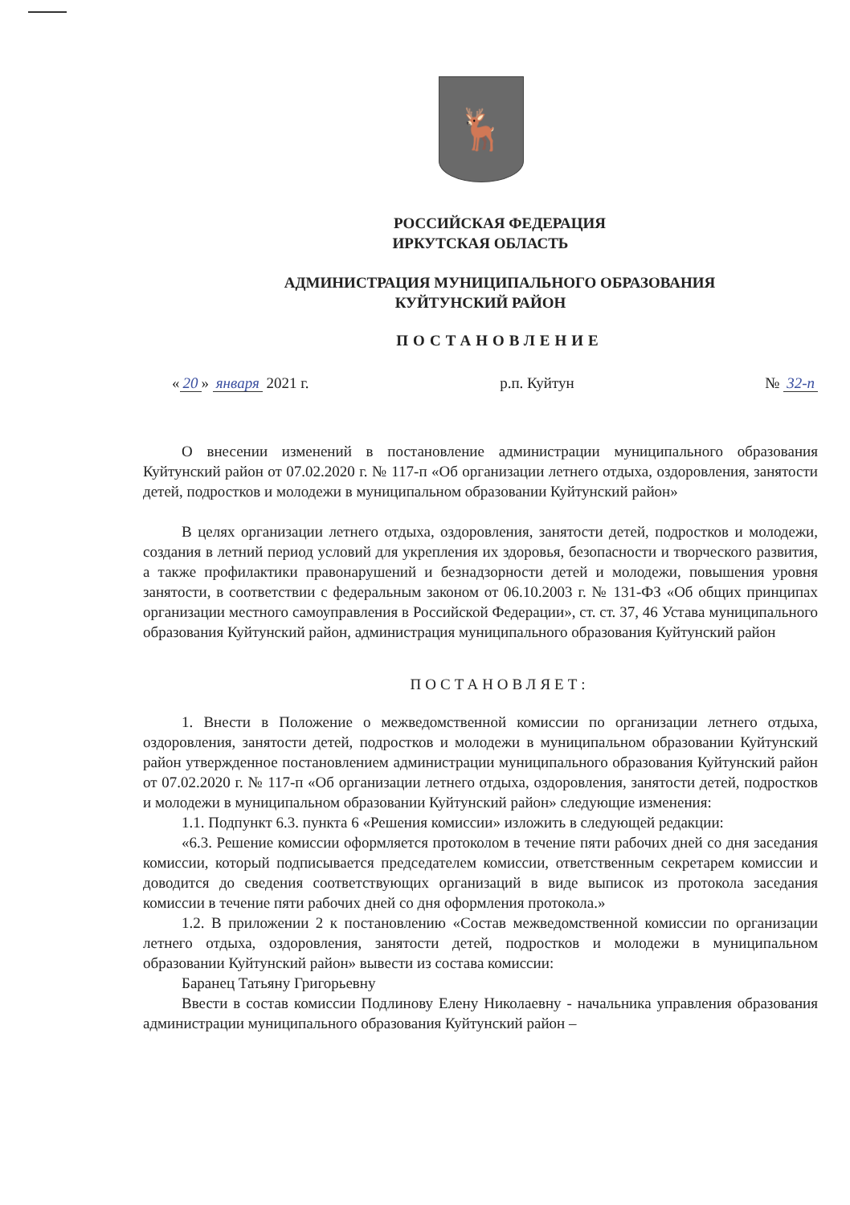🦌
РОССИЙСКАЯ ФЕДЕРАЦИЯ
ИРКУТСКАЯ ОБЛАСТЬ
АДМИНИСТРАЦИЯ МУНИЦИПАЛЬНОГО ОБРАЗОВАНИЯ
КУЙТУНСКИЙ РАЙОН
ПОСТАНОВЛЕНИЕ
« 20 » января 2021 г. р.п. Куйтун № 32-п
О внесении изменений в постановление администрации муниципального образования Куйтунский район от 07.02.2020 г. № 117-п «Об организации летнего отдыха, оздоровления, занятости детей, подростков и молодежи в муниципальном образовании Куйтунский район»
В целях организации летнего отдыха, оздоровления, занятости детей, подростков и молодежи, создания в летний период условий для укрепления их здоровья, безопасности и творческого развития, а также профилактики правонарушений и безнадзорности детей и молодежи, повышения уровня занятости, в соответствии с федеральным законом от 06.10.2003 г. № 131-ФЗ «Об общих принципах организации местного самоуправления в Российской Федерации», ст. ст. 37, 46 Устава муниципального образования Куйтунский район, администрация муниципального образования Куйтунский район
ПОСТАНОВЛЯЕТ:
1. Внести в Положение о межведомственной комиссии по организации летнего отдыха, оздоровления, занятости детей, подростков и молодежи в муниципальном образовании Куйтунский район утвержденное постановлением администрации муниципального образования Куйтунский район от 07.02.2020 г. № 117-п «Об организации летнего отдыха, оздоровления, занятости детей, подростков и молодежи в муниципальном образовании Куйтунский район» следующие изменения:
1.1. Подпункт 6.3. пункта 6 «Решения комиссии» изложить в следующей редакции:
«6.3. Решение комиссии оформляется протоколом в течение пяти рабочих дней со дня заседания комиссии, который подписывается председателем комиссии, ответственным секретарем комиссии и доводится до сведения соответствующих организаций в виде выписок из протокола заседания комиссии в течение пяти рабочих дней со дня оформления протокола.»
1.2. В приложении 2 к постановлению «Состав межведомственной комиссии по организации летнего отдыха, оздоровления, занятости детей, подростков и молодежи в муниципальном образовании Куйтунский район» вывести из состава комиссии:
Баранец Татьяну Григорьевну
Ввести в состав комиссии Подлинову Елену Николаевну - начальника управления образования администрации муниципального образования Куйтунский район –